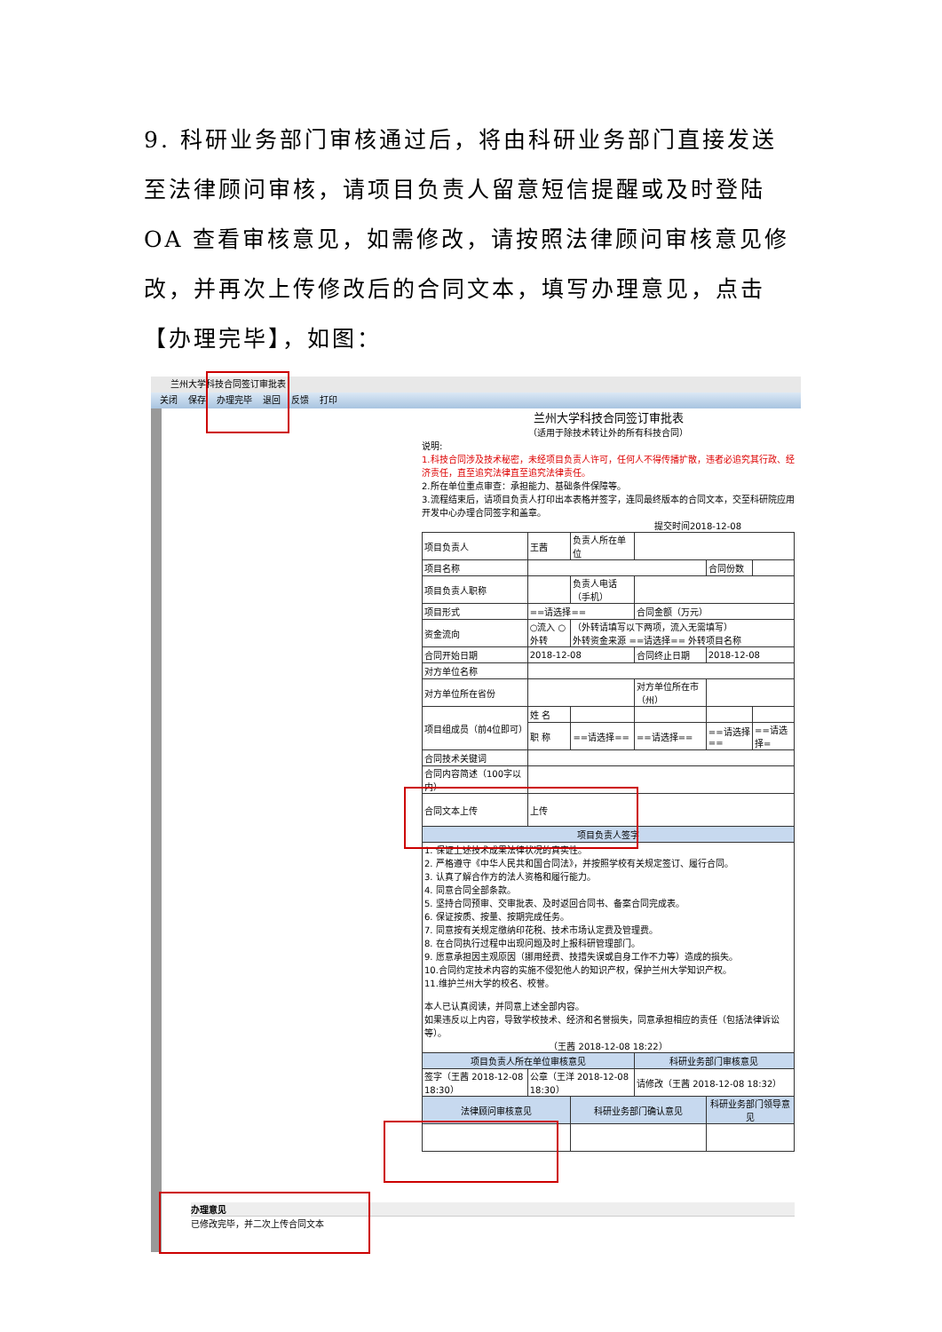9. 科研业务部门审核通过后，将由科研业务部门直接发送至法律顾问审核，请项目负责人留意短信提醒或及时登陆 OA 查看审核意见，如需修改，请按照法律顾问审核意见修改，并再次上传修改后的合同文本，填写办理意见，点击【办理完毕】，如图：
兰州大学科技合同签订审批表
关闭 保存 办理完毕 退回 反馈 打印
兰州大学科技合同签订审批表
（适用于除技术转让外的所有科技合同）
说明:
1.科技合同涉及技术秘密，未经项目负责人许可，任何人不得传播扩散，违者必追究其行政、经济责任，直至追究法律直至追究法律责任。
2.所在单位重点审查：承担能力、基础条件保障等。
3.流程结束后，请项目负责人打印出本表格并签字，连同最终版本的合同文本，交至科研院应用开发中心办理合同签字和盖章。
提交时间2018-12-08
| 项目负责人 | 王茜 | 负责人所在单位 | | | |
| 项目名称 | | | | 合同份数 | |
| 项目负责人职称 | | 负责人电话（手机） | | | |
| 项目形式 | ==请选择== | | 合同金额（万元） | | |
| 资金流向 | ○流入 ○外转 | （外转请填写以下两项，流入无需填写） 外转资金来源 ==请选择== 外转项目名称 | | | |
| 合同开始日期 | 2018-12-08 | | 合同终止日期 | 2018-12-08 | |
| 对方单位名称 | | | | | |
| 对方单位所在省份 | | | 对方单位所在市（州） | | |
| 项目组成员（前4位即可） | 姓 名 | | | | |
| | 职 称 | ==请选择== | ==请选择== | ==请选择== | ==请选择= |
| 合同技术关键词 | | | | | |
| 合同内容简述（100字以内） | | | | | |
| 合同文本上传 | 上传 | | | | |
| 项目负责人签字 | | | | | |
| 1. 保证上述技术成果法律状况的真实性。 2. 严格遵守《中华人民共和国合同法》，并按照学校有关规定签订、履行合同。 3. 认真了解合作方的法人资格和履行能力。 4. 同意合同全部条款。 5. 坚持合同预审、交审批表、及时返回合同书、备案合同完成表。 6. 保证按质、按量、按期完成任务。 7. 同意按有关规定缴纳印花税、技术市场认定费及管理费。 8. 在合同执行过程中出现问题及时上报科研管理部门。 9. 愿意承担因主观原因（挪用经费、技措失误或自身工作不力等）造成的损失。 10.合同约定技术内容的实施不侵犯他人的知识产权，保护兰州大学知识产权。 11.维护兰州大学的校名、校誉。 本人已认真阅读，并同意上述全部内容。 如果违反以上内容，导致学校技术、经济和名誉损失，同意承担相应的责任（包括法律诉讼等）。 （王茜 2018-12-08 18:22） | | | | | |
| 项目负责人所在单位审核意见 | | | 科研业务部门审核意见 | | |
| 签字（王茜 2018-12-08 18:30） | 公章（王洋 2018-12-08 18:30） | | 请修改（王茜 2018-12-08 18:32） | | |
| 法律顾问审核意见 | | 科研业务部门确认意见 | | 科研业务部门领导意见 | |
办理意见
已修改完毕，并二次上传合同文本